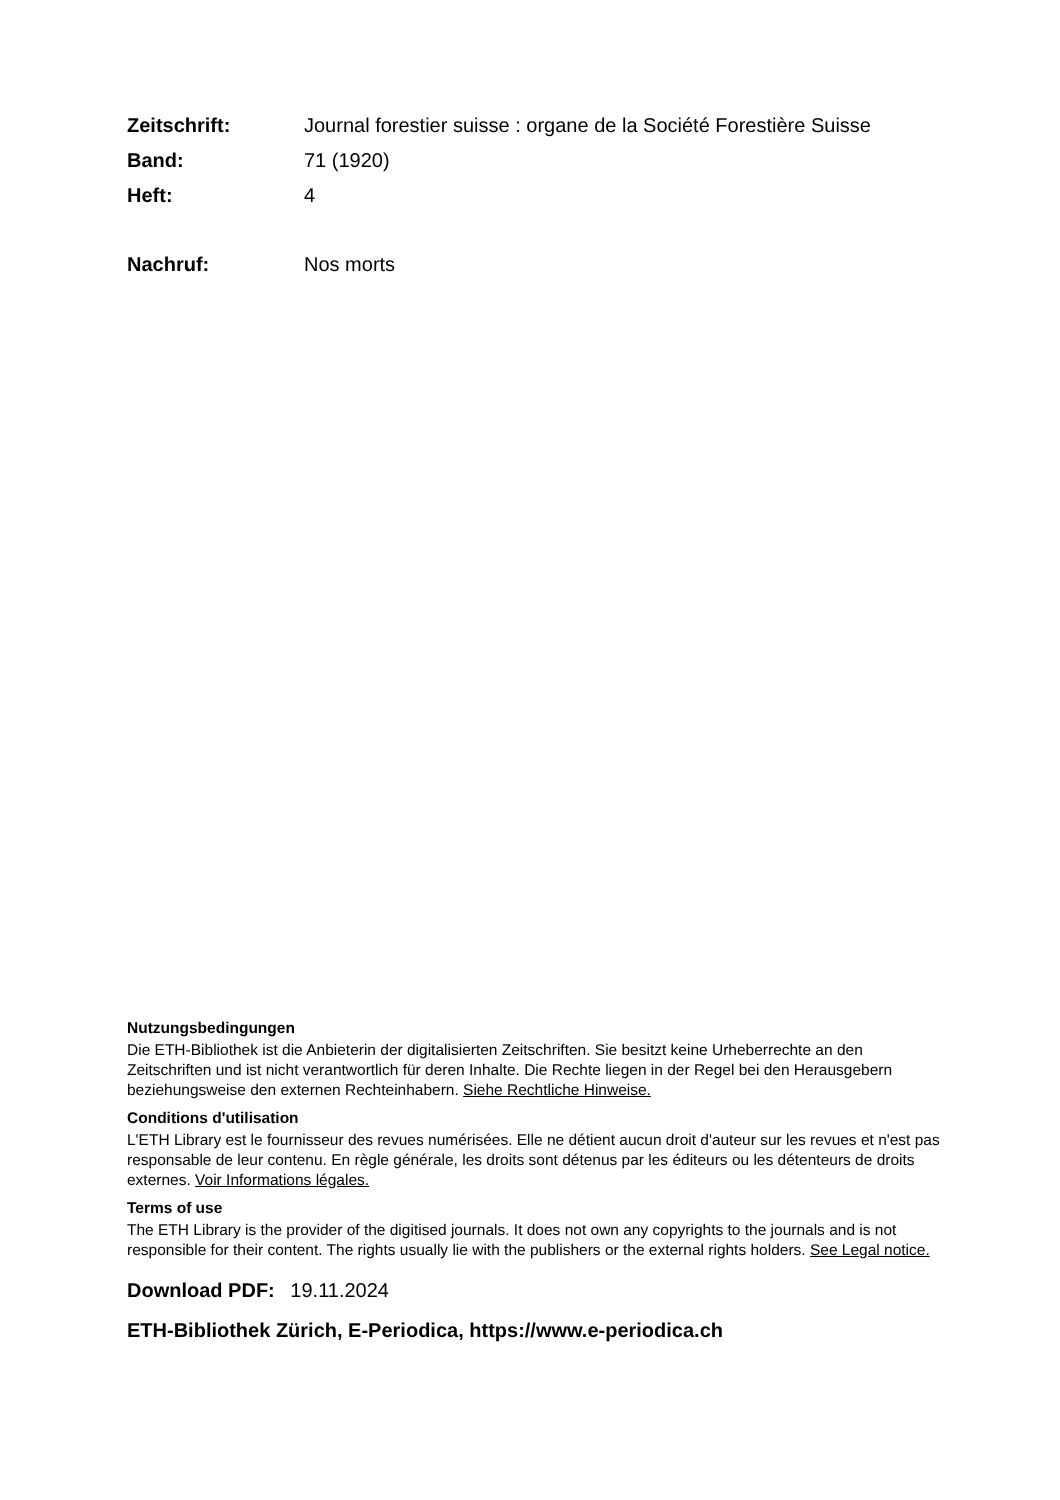Zeitschrift: Journal forestier suisse : organe de la Société Forestière Suisse
Band: 71 (1920)
Heft: 4
Nachruf: Nos morts
Nutzungsbedingungen
Die ETH-Bibliothek ist die Anbieterin der digitalisierten Zeitschriften. Sie besitzt keine Urheberrechte an den Zeitschriften und ist nicht verantwortlich für deren Inhalte. Die Rechte liegen in der Regel bei den Herausgebern beziehungsweise den externen Rechteinhabern. Siehe Rechtliche Hinweise.
Conditions d'utilisation
L'ETH Library est le fournisseur des revues numérisées. Elle ne détient aucun droit d'auteur sur les revues et n'est pas responsable de leur contenu. En règle générale, les droits sont détenus par les éditeurs ou les détenteurs de droits externes. Voir Informations légales.
Terms of use
The ETH Library is the provider of the digitised journals. It does not own any copyrights to the journals and is not responsible for their content. The rights usually lie with the publishers or the external rights holders. See Legal notice.
Download PDF: 19.11.2024
ETH-Bibliothek Zürich, E-Periodica, https://www.e-periodica.ch